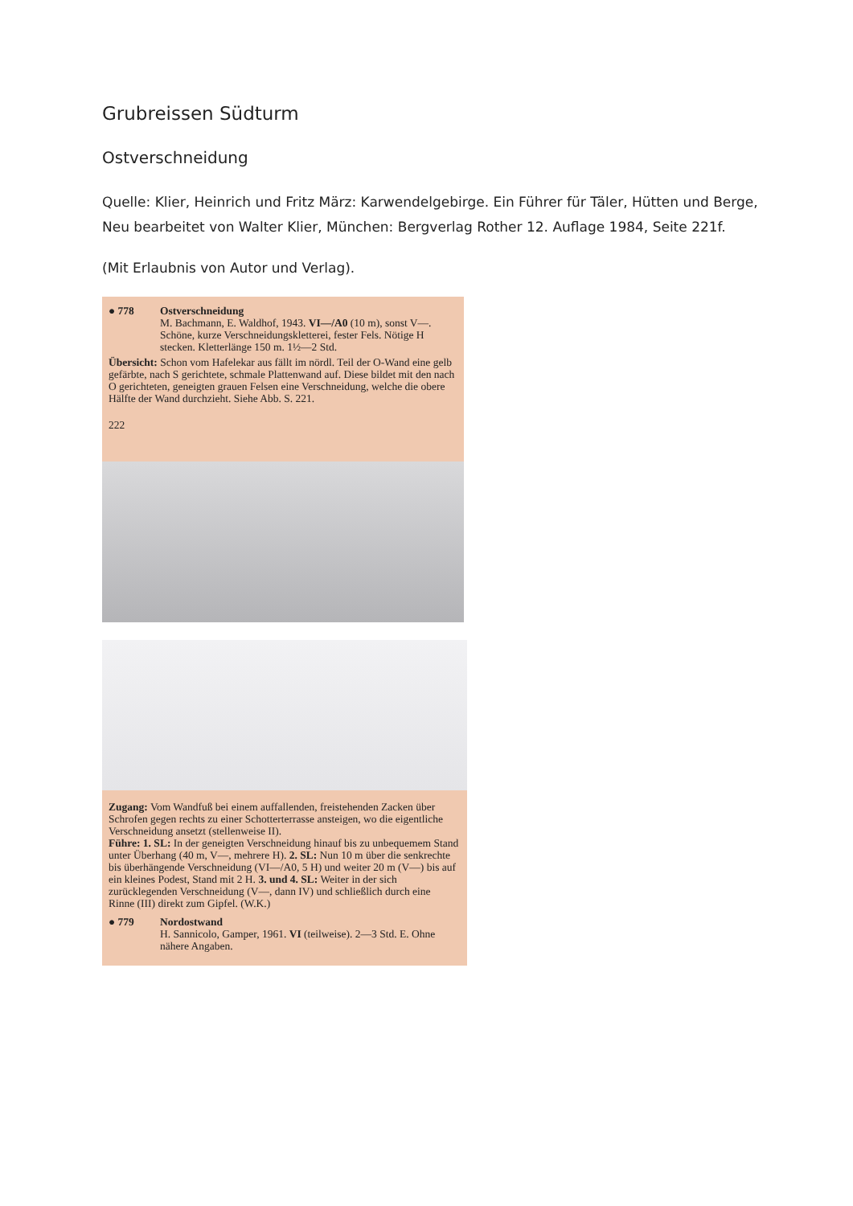Grubreissen Südturm
Ostverschneidung
Quelle: Klier, Heinrich und Fritz März: Karwendelgebirge. Ein Führer für Täler, Hütten und Berge, Neu bearbeitet von Walter Klier, München: Bergverlag Rother 12. Auflage 1984, Seite 221f.
(Mit Erlaubnis von Autor und Verlag).
● 778 Ostverschneidung
M. Bachmann, E. Waldhof, 1943. VI—/A0 (10 m), sonst V—. Schöne, kurze Verschneidungskletterei, fester Fels. Nötige H stecken. Kletterlänge 150 m. 1½—2 Std.
Übersicht: Schon vom Hafelekar aus fällt im nördl. Teil der O-Wand eine gelb gefärbte, nach S gerichtete, schmale Plattenwand auf. Diese bildet mit den nach O gerichteten, geneigten grauen Felsen eine Verschneidung, welche die obere Hälfte der Wand durchzieht. Siehe Abb. S. 221.
222
Zugang: Vom Wandfuß bei einem auffallenden, freistehenden Zacken über Schrofen gegen rechts zu einer Schotterterrasse ansteigen, wo die eigentliche Verschneidung ansetzt (stellenweise II).
Führe: 1. SL: In der geneigten Verschneidung hinauf bis zu unbequemem Stand unter Überhang (40 m, V—, mehrere H). 2. SL: Nun 10 m über die senkrechte bis überhängende Verschneidung (VI—/A0, 5 H) und weiter 20 m (V—) bis auf ein kleines Podest, Stand mit 2 H. 3. und 4. SL: Weiter in der sich zurücklegenden Verschneidung (V—, dann IV) und schließlich durch eine Rinne (III) direkt zum Gipfel. (W.K.)
● 779 Nordostwand
H. Sannicolo, Gamper, 1961. VI (teilweise). 2—3 Std. E. Ohne nähere Angaben.